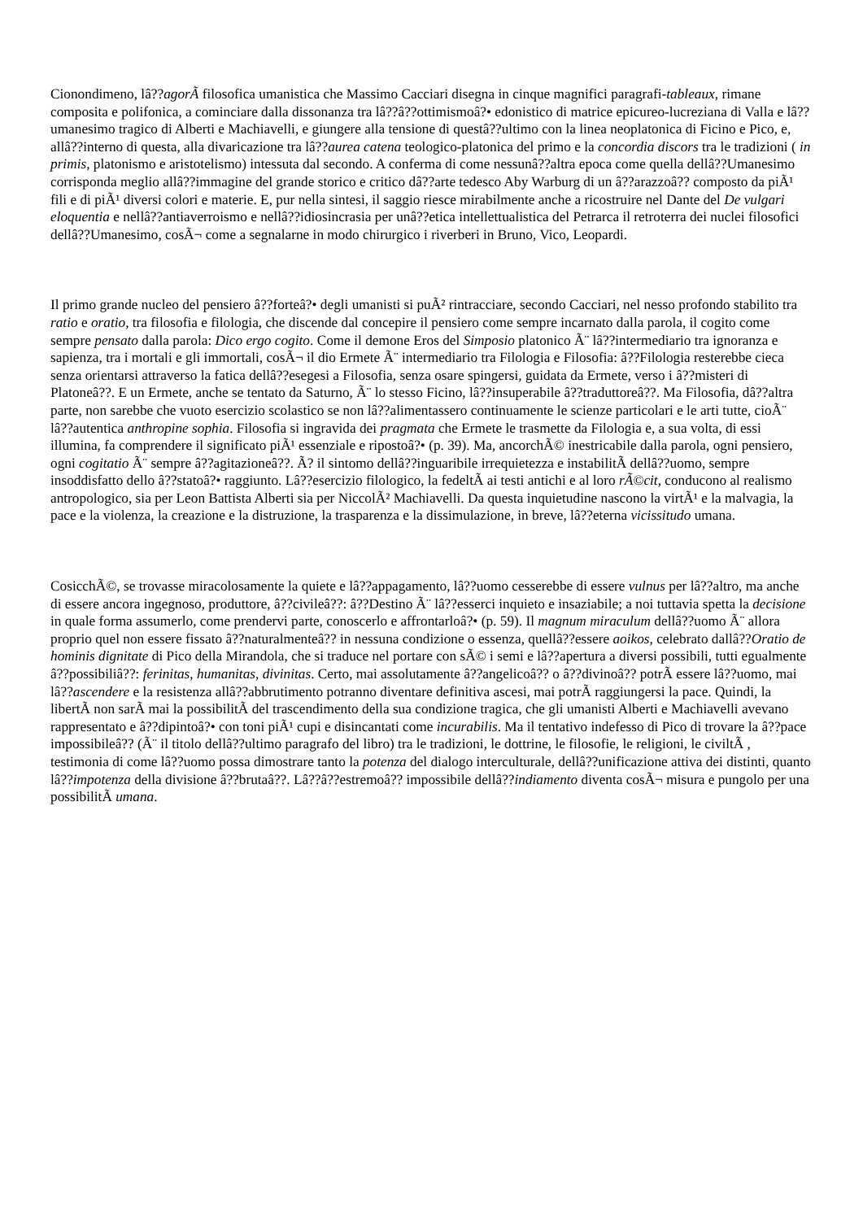Cionondimeno, lâ??agorÃ filosofica umanistica che Massimo Cacciari disegna in cinque magnifici paragrafi-tableaux, rimane composita e polifonica, a cominciare dalla dissonanza tra lâ??â??ottimismoâ?• edonistico di matrice epicureo-lucreziana di Valla e lâ??umanesimo tragico di Alberti e Machiavelli, e giungere alla tensione di questâ??ultimo con la linea neoplatonica di Ficino e Pico, e, allâ??interno di questa, alla divaricazione tra lâ??aurea catena teologico-platonica del primo e la concordia discors tra le tradizioni ( in primis, platonismo e aristotelismo) intessuta dal secondo. A conferma di come nessunâ??altra epoca come quella dellâ??Umanesimo corrisponda meglio allâ??immagine del grande storico e critico dâ??arte tedesco Aby Warburg di un â??arazzoâ?? composto da piÃ¹ fili e di piÃ¹ diversi colori e materie. E, pur nella sintesi, il saggio riesce mirabilmente anche a ricostruire nel Dante del De vulgari eloquentia e nellâ??antiaverroismo e nellâ??idiosincrasia per unâ??etica intellettualistica del Petrarca il retroterra dei nuclei filosofici dellâ??Umanesimo, cosÃ¬ come a segnalarne in modo chirurgico i riverberi in Bruno, Vico, Leopardi.
Il primo grande nucleo del pensiero â??forteâ?• degli umanisti si puÃ² rintracciare, secondo Cacciari, nel nesso profondo stabilito tra ratio e oratio, tra filosofia e filologia, che discende dal concepire il pensiero come sempre incarnato dalla parola, il cogito come sempre pensato dalla parola: Dico ergo cogito. Come il demone Eros del Simposio platonico Ã¨ lâ??intermediario tra ignoranza e sapienza, tra i mortali e gli immortali, cosÃ¬ il dio Ermete Ã¨ intermediario tra Filologia e Filosofia: â??Filologia resterebbe cieca senza orientarsi attraverso la fatica dellâ??esegesi a Filosofia, senza osare spingersi, guidata da Ermete, verso i â??misteri di Platoneâ??. E un Ermete, anche se tentato da Saturno, Ã¨ lo stesso Ficino, lâ??insuperabile â??traduttoreâ??. Ma Filosofia, dâ??altra parte, non sarebbe che vuoto esercizio scolastico se non lâ??alimentassero continuamente le scienze particolari e le arti tutte, cioÃ¨ lâ??autentica anthropine sophia. Filosofia si ingravida dei pragmata che Ermete le trasmette da Filologia e, a sua volta, di essi illumina, fa comprendere il significato piÃ¹ essenziale e ripostoâ?• (p. 39). Ma, ancorchÃ© inestricabile dalla parola, ogni pensiero, ogni cogitatio Ã¨ sempre â??agitazioneâ??. Ã? il sintomo dellâ??inguaribile irrequietezza e instabilitÃ dellâ??uomo, sempre insoddisfatto dello â??statoâ?• raggiunto. Lâ??esercizio filologico, la fedeltÃ ai testi antichi e al loro rÃ©cit, conducono al realismo antropologico, sia per Leon Battista Alberti sia per NiccolÃ² Machiavelli. Da questa inquietudine nascono la virtÃ¹ e la malvagia, la pace e la violenza, la creazione e la distruzione, la trasparenza e la dissimulazione, in breve, lâ??eterna vicissitudo umana.
CosicchÃ©, se trovasse miracolosamente la quiete e lâ??appagamento, lâ??uomo cesserebbe di essere vulnus per lâ??altro, ma anche di essere ancora ingegnoso, produttore, â??civileâ??: â??Destino Ã¨ lâ??esserci inquieto e insaziabile; a noi tuttavia spetta la decisione in quale forma assumerlo, come prendervi parte, conoscerlo e affrontarloâ?• (p. 59). Il magnum miraculum dellâ??uomo Ã¨ allora proprio quel non essere fissato â??naturalmenteâ?? in nessuna condizione o essenza, quellâ??essere aoikos, celebrato dallâ??Oratio de hominis dignitate di Pico della Mirandola, che si traduce nel portare con sÃ© i semi e lâ??apertura a diversi possibili, tutti egualmente â??possibiliâ??: ferinitas, humanitas, divinitas. Certo, mai assolutamente â??angelicoâ?? o â??divinoâ?? potrÃ essere lâ??uomo, mai lâ??ascendere e la resistenza allâ??abbrutimento potranno diventare definitiva ascesi, mai potrÃ raggiungersi la pace. Quindi, la libertÃ non sarÃ mai la possibilitÃ del trascendimento della sua condizione tragica, che gli umanisti Alberti e Machiavelli avevano rappresentato e â??dipintoâ?• con toni piÃ¹ cupi e disincantati come incurabilis. Ma il tentativo indefesso di Pico di trovare la â??pace impossibileâ?? (Ã¨ il titolo dellâ??ultimo paragrafo del libro) tra le tradizioni, le dottrine, le filosofie, le religioni, le civiltÃ , testimonia di come lâ??uomo possa dimostrare tanto la potenza del dialogo interculturale, dellâ??unificazione attiva dei distinti, quanto lâ??impotenza della divisione â??brutaâ??. Lâ??â??estremoâ?? impossibile dellâ??indiamento diventa cosÃ¬ misura e pungolo per una possibilitÃ umana.